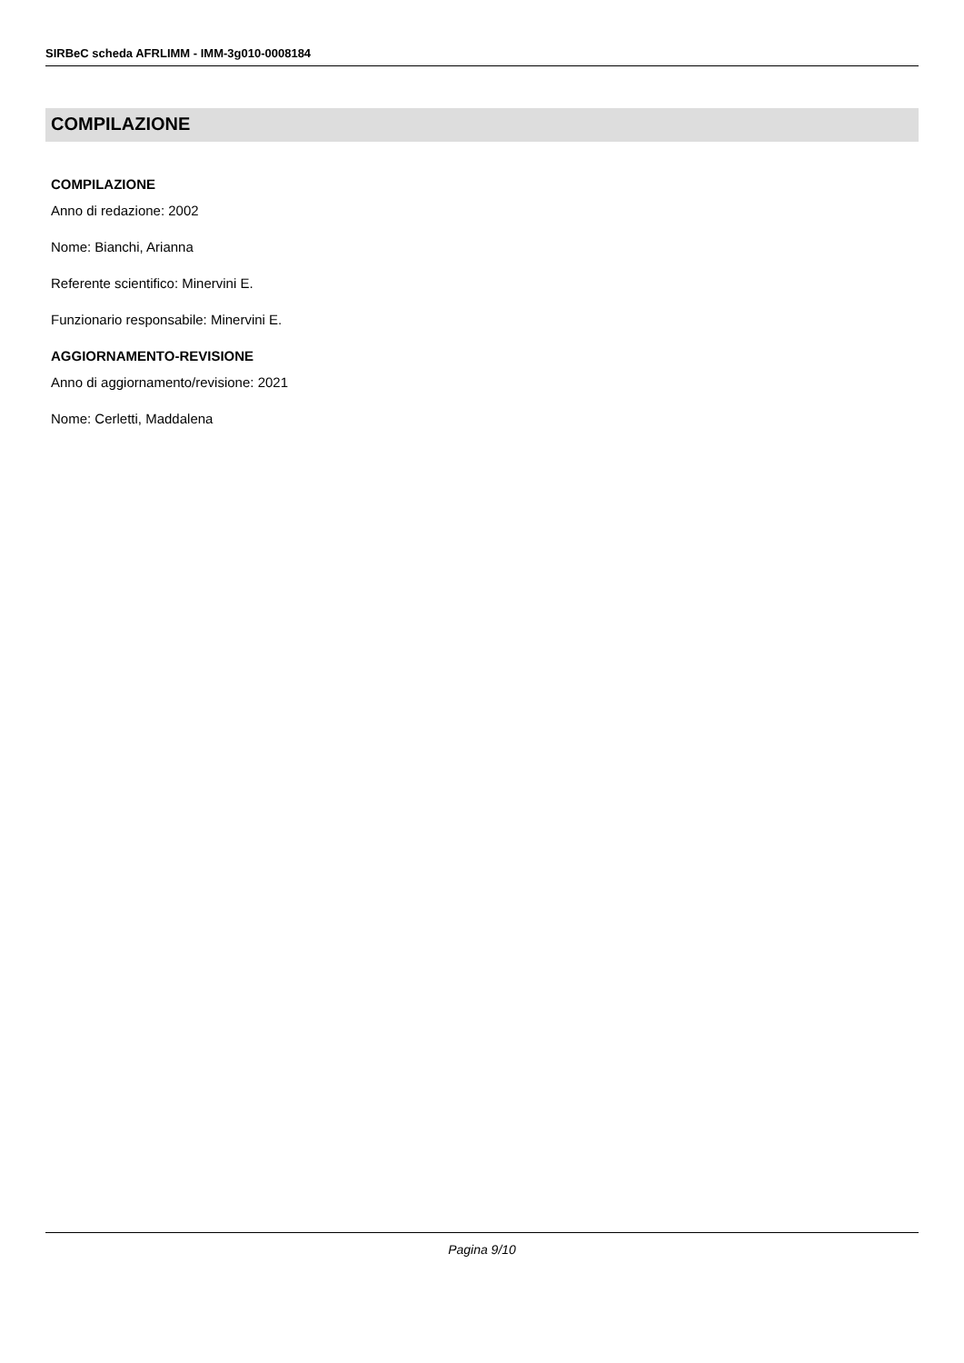SIRBeC scheda AFRLIMM - IMM-3g010-0008184
COMPILAZIONE
COMPILAZIONE
Anno di redazione: 2002
Nome: Bianchi, Arianna
Referente scientifico: Minervini E.
Funzionario responsabile: Minervini E.
AGGIORNAMENTO-REVISIONE
Anno di aggiornamento/revisione: 2021
Nome: Cerletti, Maddalena
Pagina 9/10